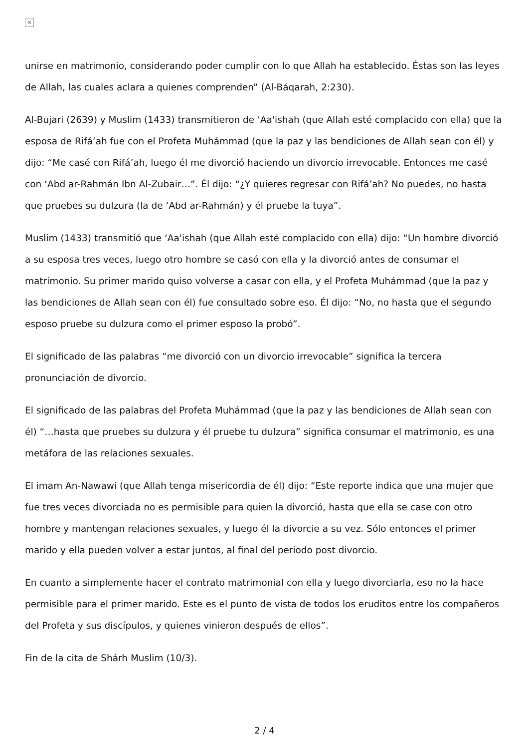×
unirse en matrimonio, considerando poder cumplir con lo que Allah ha establecido. Éstas son las leyes de Allah, las cuales aclara a quienes comprenden” (Al-Báqarah, 2:230).
Al-Bujari (2639) y Muslim (1433) transmitieron de ‘Aa'ishah (que Allah esté complacido con ella) que la esposa de Rifá’ah fue con el Profeta Muhámmad (que la paz y las bendiciones de Allah sean con él) y dijo: “Me casé con Rifá’ah, luego él me divorció haciendo un divorcio irrevocable. Entonces me casé con ‘Abd ar-Rahmán Ibn Al-Zubair…”. Él dijo: “¿Y quieres regresar con Rifá’ah? No puedes, no hasta que pruebes su dulzura (la de ‘Abd ar-Rahmán) y él pruebe la tuya”.
Muslim (1433) transmitió que ‘Aa'ishah (que Allah esté complacido con ella) dijo: “Un hombre divorció a su esposa tres veces, luego otro hombre se casó con ella y la divorció antes de consumar el matrimonio. Su primer marido quiso volverse a casar con ella, y el Profeta Muhámmad (que la paz y las bendiciones de Allah sean con él) fue consultado sobre eso. Él dijo: “No, no hasta que el segundo esposo pruebe su dulzura como el primer esposo la probó”.
El significado de las palabras “me divorció con un divorcio irrevocable” significa la tercera pronunciación de divorcio.
El significado de las palabras del Profeta Muhámmad (que la paz y las bendiciones de Allah sean con él) “…hasta que pruebes su dulzura y él pruebe tu dulzura” significa consumar el matrimonio, es una metáfora de las relaciones sexuales.
El imam An-Nawawi (que Allah tenga misericordia de él) dijo: “Este reporte indica que una mujer que fue tres veces divorciada no es permisible para quien la divorció, hasta que ella se case con otro hombre y mantengan relaciones sexuales, y luego él la divorcie a su vez. Sólo entonces el primer marido y ella pueden volver a estar juntos, al final del período post divorcio.
En cuanto a simplemente hacer el contrato matrimonial con ella y luego divorciarla, eso no la hace permisible para el primer marido. Este es el punto de vista de todos los eruditos entre los compañeros del Profeta y sus discípulos, y quienes vinieron después de ellos”.
Fin de la cita de Shárh Muslim (10/3).
2 / 4